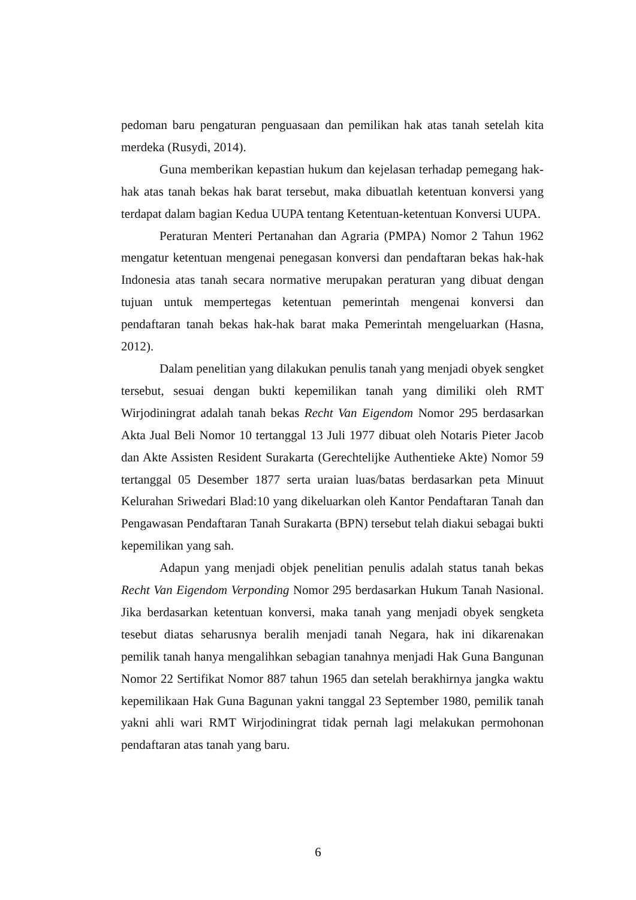pedoman baru pengaturan penguasaan dan pemilikan hak atas tanah setelah kita merdeka (Rusydi, 2014).
Guna memberikan kepastian hukum dan kejelasan terhadap pemegang hak-hak atas tanah bekas hak barat tersebut, maka dibuatlah ketentuan konversi yang terdapat dalam bagian Kedua UUPA tentang Ketentuan-ketentuan Konversi UUPA.
Peraturan Menteri Pertanahan dan Agraria (PMPA) Nomor 2 Tahun 1962 mengatur ketentuan mengenai penegasan konversi dan pendaftaran bekas hak-hak Indonesia atas tanah secara normative merupakan peraturan yang dibuat dengan tujuan untuk mempertegas ketentuan pemerintah mengenai konversi dan pendaftaran tanah bekas hak-hak barat maka Pemerintah mengeluarkan (Hasna, 2012).
Dalam penelitian yang dilakukan penulis tanah yang menjadi obyek sengket tersebut, sesuai dengan bukti kepemilikan tanah yang dimiliki oleh RMT Wirjodiningrat adalah tanah bekas Recht Van Eigendom Nomor 295 berdasarkan Akta Jual Beli Nomor 10 tertanggal 13 Juli 1977 dibuat oleh Notaris Pieter Jacob dan Akte Assisten Resident Surakarta (Gerechtelijke Authentieke Akte) Nomor 59 tertanggal 05 Desember 1877 serta uraian luas/batas berdasarkan peta Minuut Kelurahan Sriwedari Blad:10 yang dikeluarkan oleh Kantor Pendaftaran Tanah dan Pengawasan Pendaftaran Tanah Surakarta (BPN) tersebut telah diakui sebagai bukti kepemilikan yang sah.
Adapun yang menjadi objek penelitian penulis adalah status tanah bekas Recht Van Eigendom Verponding Nomor 295 berdasarkan Hukum Tanah Nasional. Jika berdasarkan ketentuan konversi, maka tanah yang menjadi obyek sengketa tesebut diatas seharusnya beralih menjadi tanah Negara, hak ini dikarenakan pemilik tanah hanya mengalihkan sebagian tanahnya menjadi Hak Guna Bangunan Nomor 22 Sertifikat Nomor 887 tahun 1965 dan setelah berakhirnya jangka waktu kepemilikaan Hak Guna Bagunan yakni tanggal 23 September 1980, pemilik tanah yakni ahli wari RMT Wirjodiningrat tidak pernah lagi melakukan permohonan pendaftaran atas tanah yang baru.
6